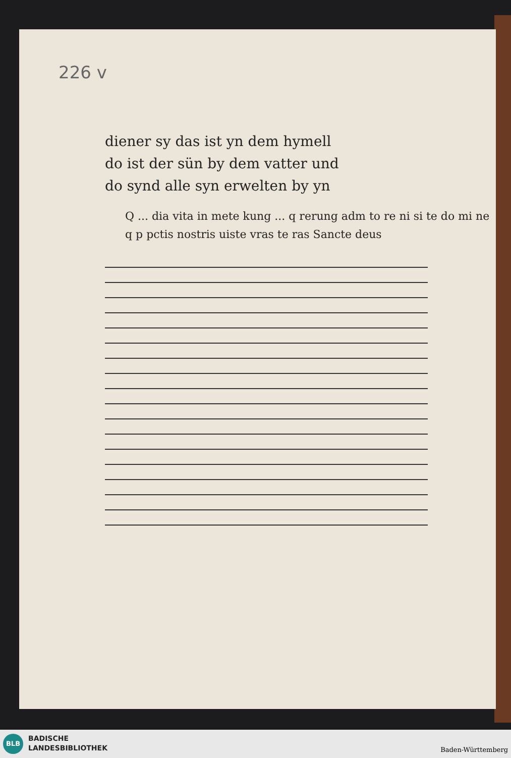226 v
diener sy das ist yn dem hymell
do ist der sün by dem vatter und
do synd alle syn erwelten by yn
Q ... dia vita in mete kung ... q rerung adm to re ni si te do mi ne q p pctis nostris uiste vras te ras Sancte deus
BLB
BADISCHE
LANDESBIBLIOTHEK
Baden-Württemberg